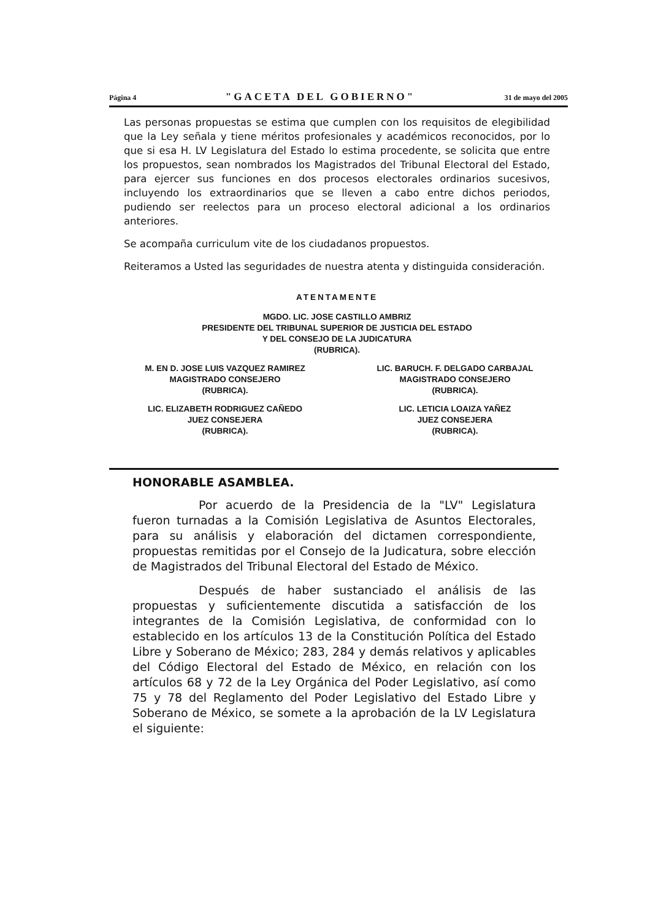Página 4 "GACETA DEL GOBIERNO" 31 de mayo del 2005
Las personas propuestas se estima que cumplen con los requisitos de elegibilidad que la Ley señala y tiene méritos profesionales y académicos reconocidos, por lo que si esa H. LV Legislatura del Estado lo estima procedente, se solicita que entre los propuestos, sean nombrados los Magistrados del Tribunal Electoral del Estado, para ejercer sus funciones en dos procesos electorales ordinarios sucesivos, incluyendo los extraordinarios que se lleven a cabo entre dichos periodos, pudiendo ser reelectos para un proceso electoral adicional a los ordinarios anteriores.
Se acompaña curriculum vite de los ciudadanos propuestos.
Reiteramos a Usted las seguridades de nuestra atenta y distinguida consideración.
ATENTAMENTE
MGDO. LIC. JOSE CASTILLO AMBRIZ
PRESIDENTE DEL TRIBUNAL SUPERIOR DE JUSTICIA DEL ESTADO
Y DEL CONSEJO DE LA JUDICATURA
(RUBRICA).
M. EN D. JOSE LUIS VAZQUEZ RAMIREZ
MAGISTRADO CONSEJERO
(RUBRICA).
LIC. BARUCH. F. DELGADO CARBAJAL
MAGISTRADO CONSEJERO
(RUBRICA).
LIC. ELIZABETH RODRIGUEZ CAÑEDO
JUEZ CONSEJERA
(RUBRICA).
LIC. LETICIA LOAIZA YAÑEZ
JUEZ CONSEJERA
(RUBRICA).
HONORABLE ASAMBLEA.
Por acuerdo de la Presidencia de la "LV" Legislatura fueron turnadas a la Comisión Legislativa de Asuntos Electorales, para su análisis y elaboración del dictamen correspondiente, propuestas remitidas por el Consejo de la Judicatura, sobre elección de Magistrados del Tribunal Electoral del Estado de México.
Después de haber sustanciado el análisis de las propuestas y suficientemente discutida a satisfacción de los integrantes de la Comisión Legislativa, de conformidad con lo establecido en los artículos 13 de la Constitución Política del Estado Libre y Soberano de México; 283, 284 y demás relativos y aplicables del Código Electoral del Estado de México, en relación con los artículos 68 y 72 de la Ley Orgánica del Poder Legislativo, así como 75 y 78 del Reglamento del Poder Legislativo del Estado Libre y Soberano de México, se somete a la aprobación de la LV Legislatura el siguiente: